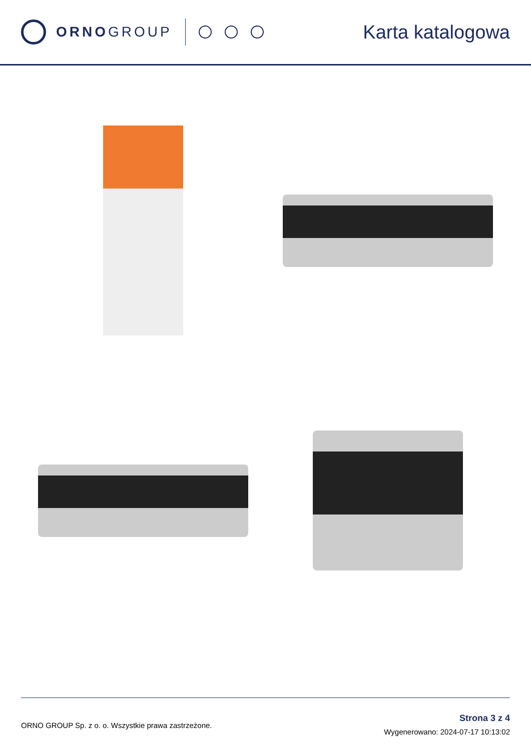ORNO GROUP
Karta katalogowa
ORNO GROUP Sp. z o. o. Wszystkie prawa zastrzeżone.
Strona 3 z 4
Wygenerowano: 2024-07-17 10:13:02